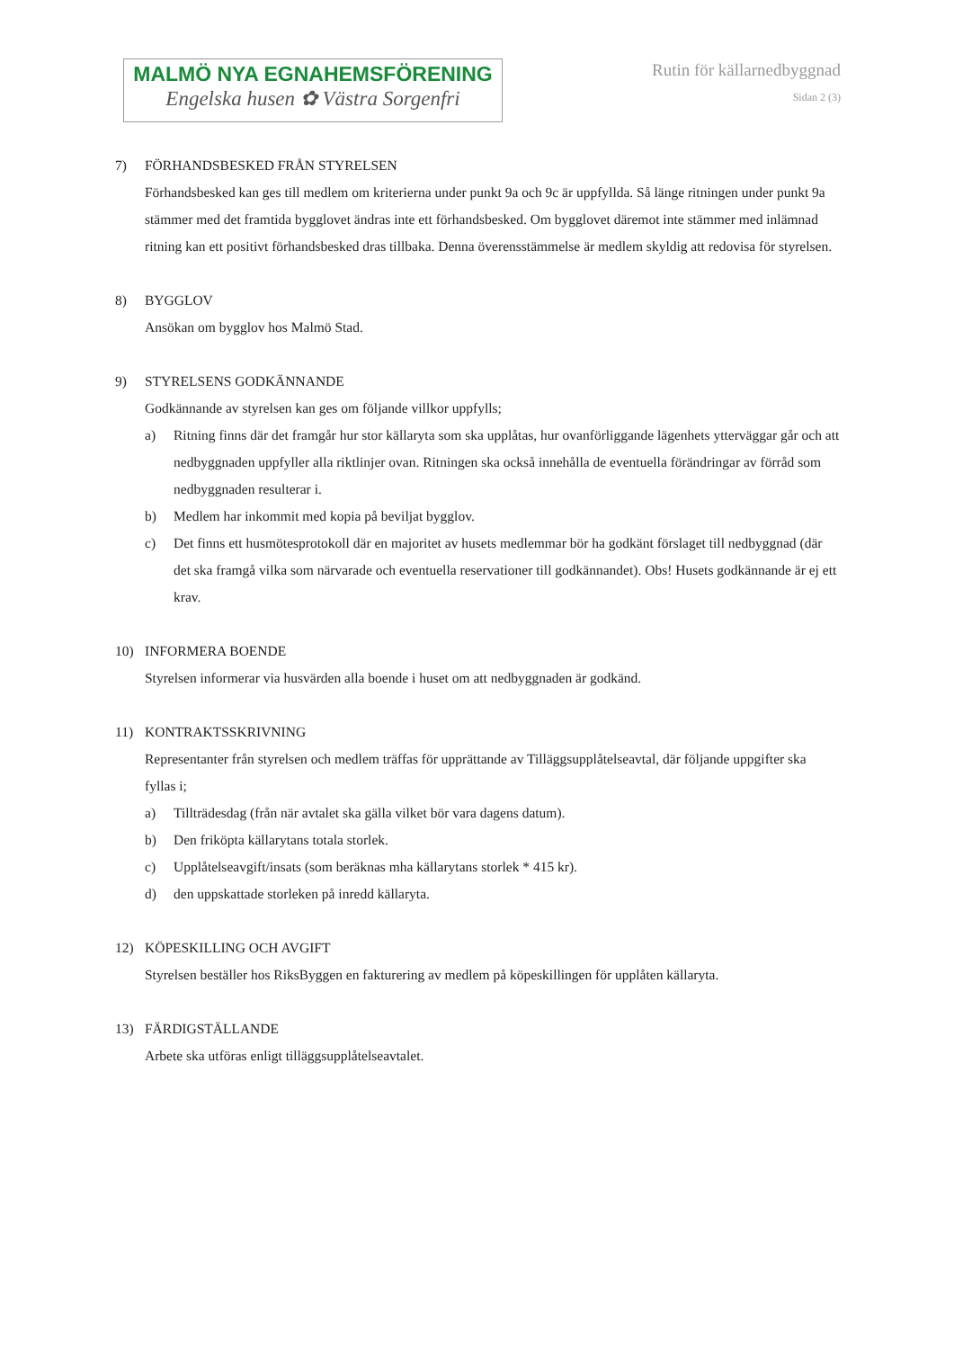MALMÖ NYA EGNAHEMSFÖRENING
Engelska husen ✿ Västra Sorgenfri
Rutin för källarnedbyggnad
Sidan 2 (3)
7) FÖRHANDSBESKED FRÅN STYRELSEN
Förhandsbesked kan ges till medlem om kriterierna under punkt 9a och 9c är uppfyllda. Så länge ritningen under punkt 9a stämmer med det framtida bygglovet ändras inte ett förhandsbesked. Om bygglovet däremot inte stämmer med inlämnad ritning kan ett positivt förhandsbesked dras tillbaka. Denna överensstämmelse är medlem skyldig att redovisa för styrelsen.
8) BYGGLOV
Ansökan om bygglov hos Malmö Stad.
9) STYRELSENS GODKÄNNANDE
Godkännande av styrelsen kan ges om följande villkor uppfylls;
a) Ritning finns där det framgår hur stor källaryta som ska upplåtas, hur ovanförliggande lägenhets ytterväggar går och att nedbyggnaden uppfyller alla riktlinjer ovan. Ritningen ska också innehålla de eventuella förändringar av förråd som nedbyggnaden resulterar i.
b) Medlem har inkommit med kopia på beviljat bygglov.
c) Det finns ett husmötesprotokoll där en majoritet av husets medlemmar bör ha godkänt förslaget till nedbyggnad (där det ska framgå vilka som närvarade och eventuella reservationer till godkännandet). Obs! Husets godkännande är ej ett krav.
10) INFORMERA BOENDE
Styrelsen informerar via husvärden alla boende i huset om att nedbyggnaden är godkänd.
11) KONTRAKTSSKRIVNING
Representanter från styrelsen och medlem träffas för upprättande av Tilläggsupplåtelseavtal, där följande uppgifter ska fyllas i;
a) Tillträdesdag (från när avtalet ska gälla vilket bör vara dagens datum).
b) Den friköpta källarytans totala storlek.
c) Upplåtelseavgift/insats (som beräknas mha källarytans storlek * 415 kr).
d) den uppskattade storleken på inredd källaryta.
12) KÖPESKILLING OCH AVGIFT
Styrelsen beställer hos RiksByggen en fakturering av medlem på köpeskillingen för upplåten källaryta.
13) FÄRDIGSTÄLLANDE
Arbete ska utföras enligt tilläggsupplåtelseavtalet.